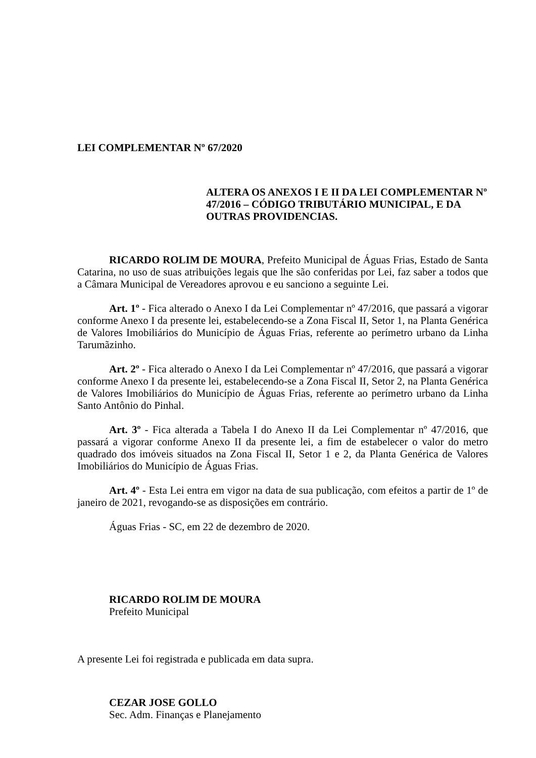LEI COMPLEMENTAR Nº 67/2020
ALTERA OS ANEXOS I E II DA LEI COMPLEMENTAR Nº 47/2016 – CÓDIGO TRIBUTÁRIO MUNICIPAL, E DA OUTRAS PROVIDENCIAS.
RICARDO ROLIM DE MOURA, Prefeito Municipal de Águas Frias, Estado de Santa Catarina, no uso de suas atribuições legais que lhe são conferidas por Lei, faz saber a todos que a Câmara Municipal de Vereadores aprovou e eu sanciono a seguinte Lei.
Art. 1º - Fica alterado o Anexo I da Lei Complementar nº 47/2016, que passará a vigorar conforme Anexo I da presente lei, estabelecendo-se a Zona Fiscal II, Setor 1, na Planta Genérica de Valores Imobiliários do Município de Águas Frias, referente ao perímetro urbano da Linha Tarumãzinho.
Art. 2º - Fica alterado o Anexo I da Lei Complementar nº 47/2016, que passará a vigorar conforme Anexo I da presente lei, estabelecendo-se a Zona Fiscal II, Setor 2, na Planta Genérica de Valores Imobiliários do Município de Águas Frias, referente ao perímetro urbano da Linha Santo Antônio do Pinhal.
Art. 3º - Fica alterada a Tabela I do Anexo II da Lei Complementar nº 47/2016, que passará a vigorar conforme Anexo II da presente lei, a fim de estabelecer o valor do metro quadrado dos imóveis situados na Zona Fiscal II, Setor 1 e 2, da Planta Genérica de Valores Imobiliários do Município de Águas Frias.
Art. 4º - Esta Lei entra em vigor na data de sua publicação, com efeitos a partir de 1º de janeiro de 2021, revogando-se as disposições em contrário.
Águas Frias - SC, em 22 de dezembro de 2020.
RICARDO ROLIM DE MOURA
Prefeito Municipal
A presente Lei foi registrada e publicada em data supra.
CEZAR JOSE GOLLO
Sec. Adm. Finanças e Planejamento